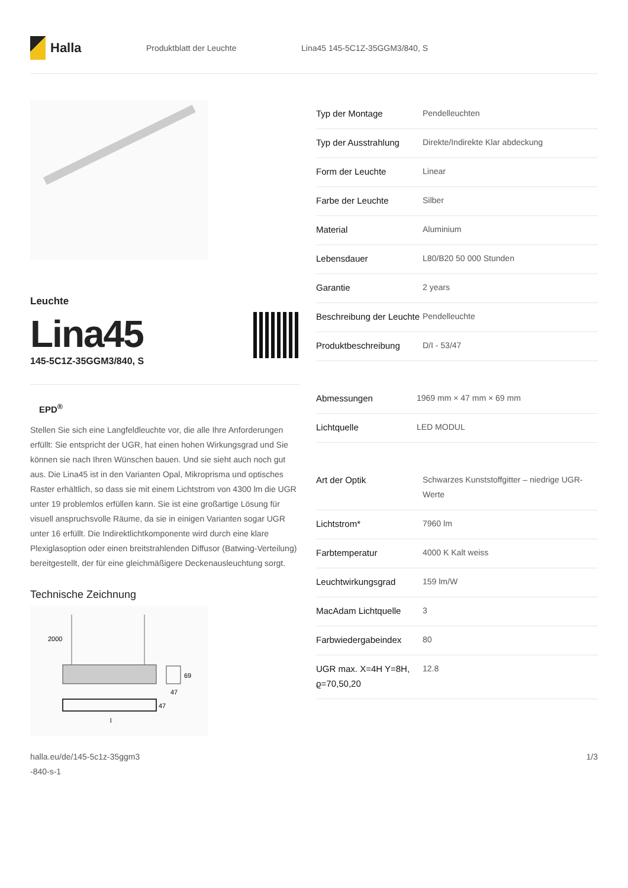Halla
Produktblatt der Leuchte Lina45 145-5C1Z-35GGM3/840, S
Leuchte
Lina45
145-5C1Z-35GGM3/840, S
EPD<sup>®</sup>
Stellen Sie sich eine Langfeldleuchte vor, die alle Ihre Anforderungen erfüllt: Sie entspricht der UGR, hat einen hohen Wirkungsgrad und Sie können sie nach Ihren Wünschen bauen. Und sie sieht auch noch gut aus. Die Lina45 ist in den Varianten Opal, Mikroprisma und optisches Raster erhältlich, so dass sie mit einem Lichtstrom von 4300 lm die UGR unter 19 problemlos erfüllen kann. Sie ist eine großartige Lösung für visuell anspruchsvolle Räume, da sie in einigen Varianten sogar UGR unter 16 erfüllt. Die Indirektlichtkomponente wird durch eine klare Plexiglasoption oder einen breitstrahlenden Diffusor (Batwing-Verteilung) bereitgestellt, der für eine gleichmäßigere Deckenausleuchtung sorgt.
Technische Zeichnung
2000
69
47
47
l
| Typ der Montage | Pendelleuchten |
| Typ der Ausstrahlung | Direkte/Indirekte Klar abdeckung |
| Form der Leuchte | Linear |
| Farbe der Leuchte | Silber |
| Material | Aluminium |
| Lebensdauer | L80/B20 50 000 Stunden |
| Garantie | 2 years |
| Beschreibung der Leuchte | Pendelleuchte |
| Produktbeschreibung | D/I - 53/47 |
| Abmessungen | 1969 mm × 47 mm × 69 mm |
| Lichtquelle | LED MODUL |
| Art der Optik | Schwarzes Kunststoffgitter – niedrige UGR-Werte |
| Lichtstrom* | 7960 lm |
| Farbtemperatur | 4000 K Kalt weiss |
| Leuchtwirkungsgrad | 159 lm/W |
| MacAdam Lichtquelle | 3 |
| Farbwiedergabeindex | 80 |
| UGR max. X=4H Y=8H, ϱ=70,50,20 | 12.8 |
halla.eu/de/145-5c1z-35ggm3
-840-s-1 1/3